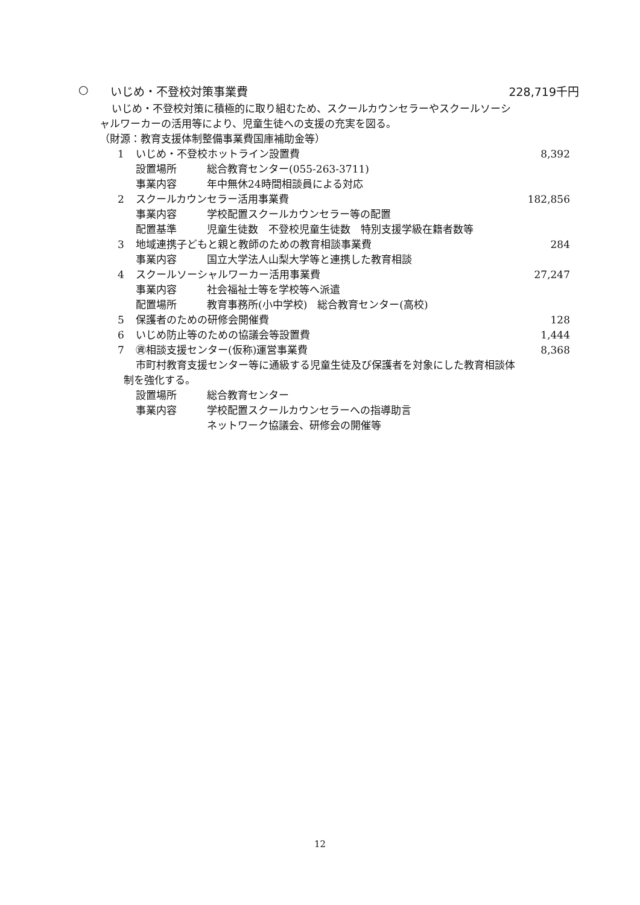○ いじめ・不登校対策事業費 228,719千円
いじめ・不登校対策に積極的に取り組むため、スクールカウンセラーやスクールソーシ
ャルワーカーの活用等により、児童生徒への支援の充実を図る。
（財源：教育支援体制整備事業費国庫補助金等）
1 いじめ・不登校ホットライン設置費 8,392
設置場所 総合教育センター(055-263-3711)
事業内容 年中無休24時間相談員による対応
2 スクールカウンセラー活用事業費 182,856
事業内容 学校配置スクールカウンセラー等の配置
配置基準 児童生徒数　不登校児童生徒数　特別支援学級在籍者数等
3 地域連携子どもと親と教師のための教育相談事業費 284
事業内容 国立大学法人山梨大学等と連携した教育相談
4 スクールソーシャルワーカー活用事業費 27,247
事業内容 社会福祉士等を学校等へ派遣
配置場所 教育事務所(小中学校)　総合教育センター(高校)
5 保護者のための研修会開催費 128
6 いじめ防止等のための協議会等設置費 1,444
7 ㊮相談支援センター(仮称)運営事業費 8,368
市町村教育支援センター等に通級する児童生徒及び保護者を対象にした教育相談体
制を強化する。
設置場所 総合教育センター
事業内容 学校配置スクールカウンセラーへの指導助言
ネットワーク協議会、研修会の開催等
12